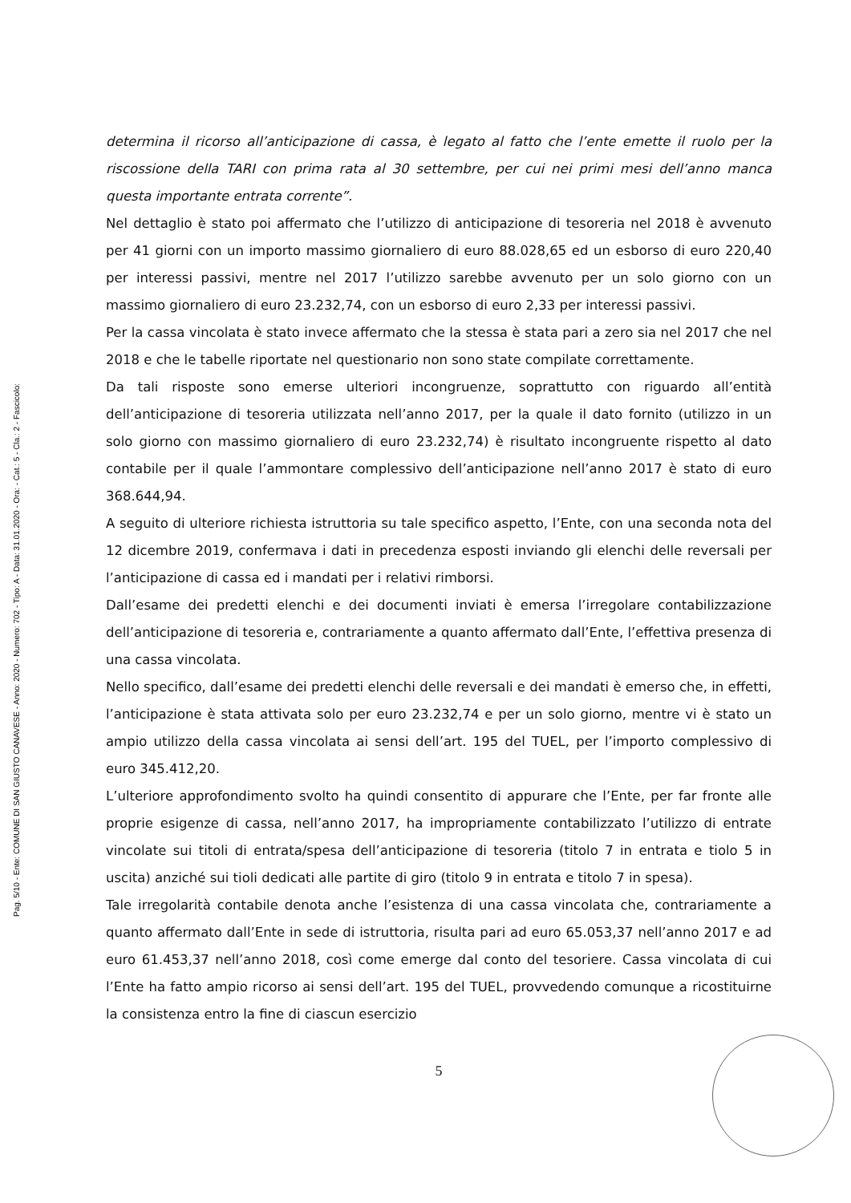Pag. 5/10 - Ente: COMUNE DI SAN GIUSTO CANAVESE - Anno: 2020 - Numero: 702 - Tipo: A - Data: 31.01.2020 - Ora: - Cat.: 5 - Cla.: 2 - Fascicolo:
determina il ricorso all’anticipazione di cassa, è legato al fatto che l’ente emette il ruolo per la riscossione della TARI con prima rata al 30 settembre, per cui nei primi mesi dell’anno manca questa importante entrata corrente”.
Nel dettaglio è stato poi affermato che l’utilizzo di anticipazione di tesoreria nel 2018 è avvenuto per 41 giorni con un importo massimo giornaliero di euro 88.028,65 ed un esborso di euro 220,40 per interessi passivi, mentre nel 2017 l’utilizzo sarebbe avvenuto per un solo giorno con un massimo giornaliero di euro 23.232,74, con un esborso di euro 2,33 per interessi passivi.
Per la cassa vincolata è stato invece affermato che la stessa è stata pari a zero sia nel 2017 che nel 2018 e che le tabelle riportate nel questionario non sono state compilate correttamente.
Da tali risposte sono emerse ulteriori incongruenze, soprattutto con riguardo all’entità dell’anticipazione di tesoreria utilizzata nell’anno 2017, per la quale il dato fornito (utilizzo in un solo giorno con massimo giornaliero di euro 23.232,74) è risultato incongruente rispetto al dato contabile per il quale l’ammontare complessivo dell’anticipazione nell’anno 2017 è stato di euro 368.644,94.
A seguito di ulteriore richiesta istruttoria su tale specifico aspetto, l’Ente, con una seconda nota del 12 dicembre 2019, confermava i dati in precedenza esposti inviando gli elenchi delle reversali per l’anticipazione di cassa ed i mandati per i relativi rimborsi.
Dall’esame dei predetti elenchi e dei documenti inviati è emersa l’irregolare contabilizzazione dell’anticipazione di tesoreria e, contrariamente a quanto affermato dall’Ente, l’effettiva presenza di una cassa vincolata.
Nello specifico, dall’esame dei predetti elenchi delle reversali e dei mandati è emerso che, in effetti, l’anticipazione è stata attivata solo per euro 23.232,74 e per un solo giorno, mentre vi è stato un ampio utilizzo della cassa vincolata ai sensi dell’art. 195 del TUEL, per l’importo complessivo di euro 345.412,20.
L’ulteriore approfondimento svolto ha quindi consentito di appurare che l’Ente, per far fronte alle proprie esigenze di cassa, nell’anno 2017, ha impropriamente contabilizzato l’utilizzo di entrate vincolate sui titoli di entrata/spesa dell’anticipazione di tesoreria (titolo 7 in entrata e tiolo 5 in uscita) anziché sui tioli dedicati alle partite di giro (titolo 9 in entrata e titolo 7 in spesa).
Tale irregolarità contabile denota anche l’esistenza di una cassa vincolata che, contrariamente a quanto affermato dall’Ente in sede di istruttoria, risulta pari ad euro 65.053,37 nell’anno 2017 e ad euro 61.453,37 nell’anno 2018, così come emerge dal conto del tesoriere. Cassa vincolata di cui l’Ente ha fatto ampio ricorso ai sensi dell’art. 195 del TUEL, provvedendo comunque a ricostituirne la consistenza entro la fine di ciascun esercizio
5